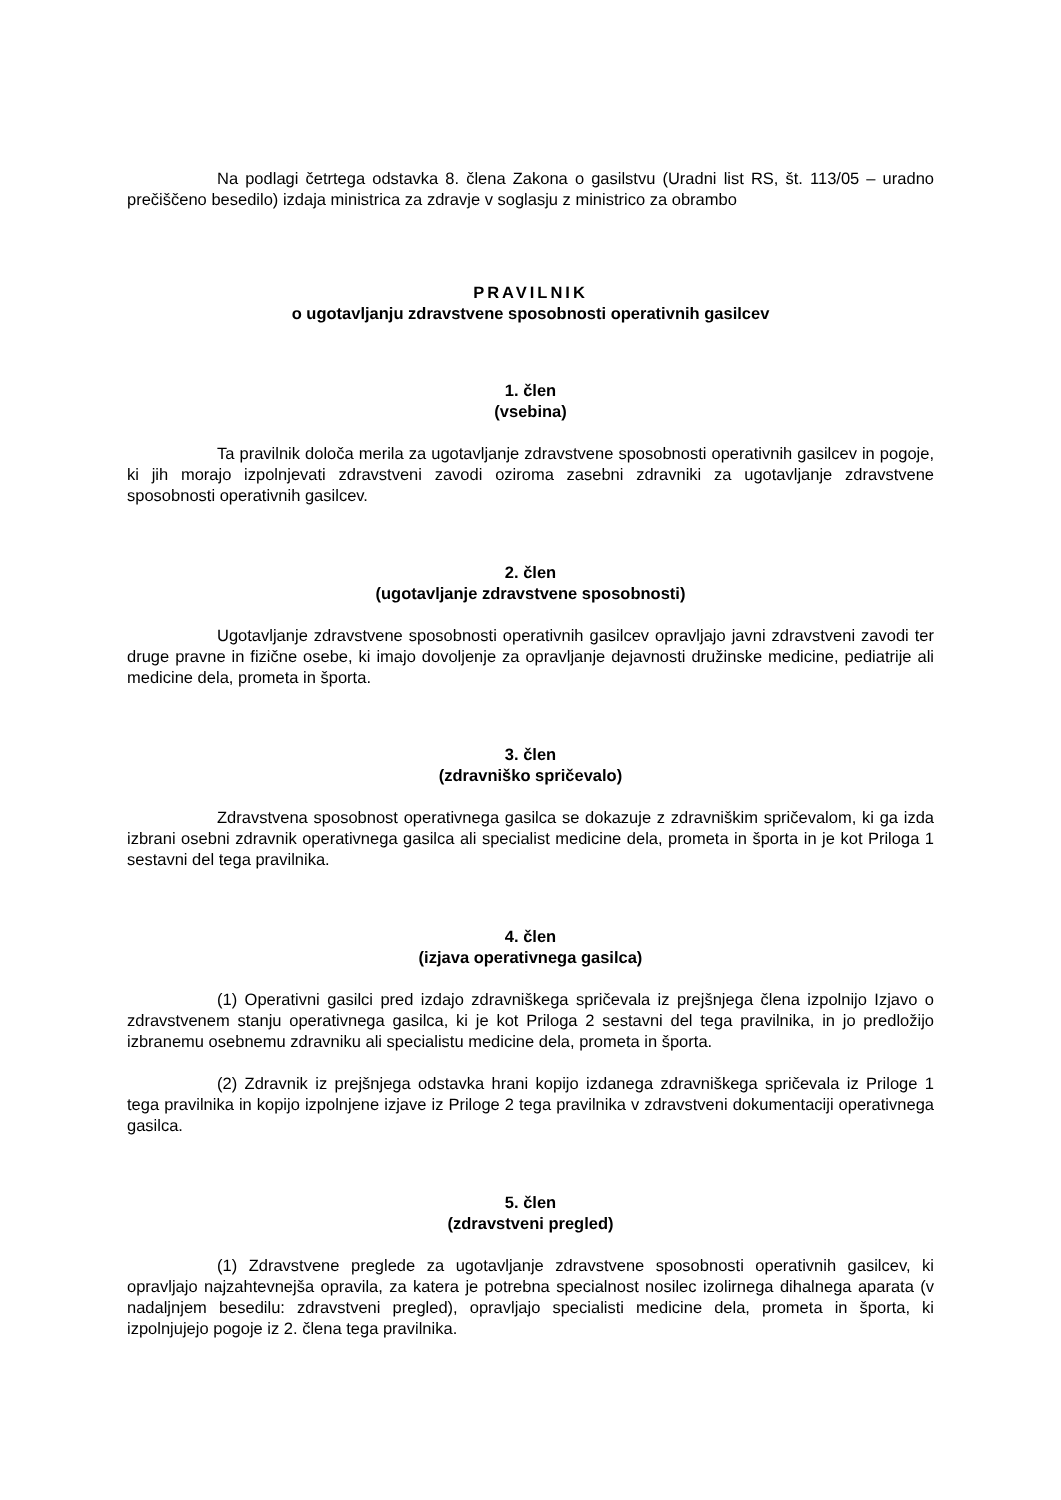Na podlagi četrtega odstavka 8. člena Zakona o gasilstvu (Uradni list RS, št. 113/05 – uradno prečiščeno besedilo) izdaja ministrica za zdravje v soglasju z ministrico za obrambo
PRAVILNIK
o ugotavljanju zdravstvene sposobnosti operativnih gasilcev
1. člen
(vsebina)
Ta pravilnik določa merila za ugotavljanje zdravstvene sposobnosti operativnih gasilcev in pogoje, ki jih morajo izpolnjevati zdravstveni zavodi oziroma zasebni zdravniki za ugotavljanje zdravstvene sposobnosti operativnih gasilcev.
2. člen
(ugotavljanje zdravstvene sposobnosti)
Ugotavljanje zdravstvene sposobnosti operativnih gasilcev opravljajo javni zdravstveni zavodi ter druge pravne in fizične osebe, ki imajo dovoljenje za opravljanje dejavnosti družinske medicine, pediatrije ali medicine dela, prometa in športa.
3. člen
(zdravniško spričevalo)
Zdravstvena sposobnost operativnega gasilca se dokazuje z zdravniškim spričevalom, ki ga izda izbrani osebni zdravnik operativnega gasilca ali specialist medicine dela, prometa in športa in je kot Priloga 1 sestavni del tega pravilnika.
4. člen
(izjava operativnega gasilca)
(1) Operativni gasilci pred izdajo zdravniškega spričevala iz prejšnjega člena izpolnijo Izjavo o zdravstvenem stanju operativnega gasilca, ki je kot Priloga 2 sestavni del tega pravilnika, in jo predložijo izbranemu osebnemu zdravniku ali specialistu medicine dela, prometa in športa.
(2) Zdravnik iz prejšnjega odstavka hrani kopijo izdanega zdravniškega spričevala iz Priloge 1 tega pravilnika in kopijo izpolnjene izjave iz Priloge 2 tega pravilnika v zdravstveni dokumentaciji operativnega gasilca.
5. člen
(zdravstveni pregled)
(1) Zdravstvene preglede za ugotavljanje zdravstvene sposobnosti operativnih gasilcev, ki opravljajo najzahtevnejša opravila, za katera je potrebna specialnost nosilec izolirnega dihalnega aparata (v nadaljnjem besedilu: zdravstveni pregled), opravljajo specialisti medicine dela, prometa in športa, ki izpolnjujejo pogoje iz 2. člena tega pravilnika.